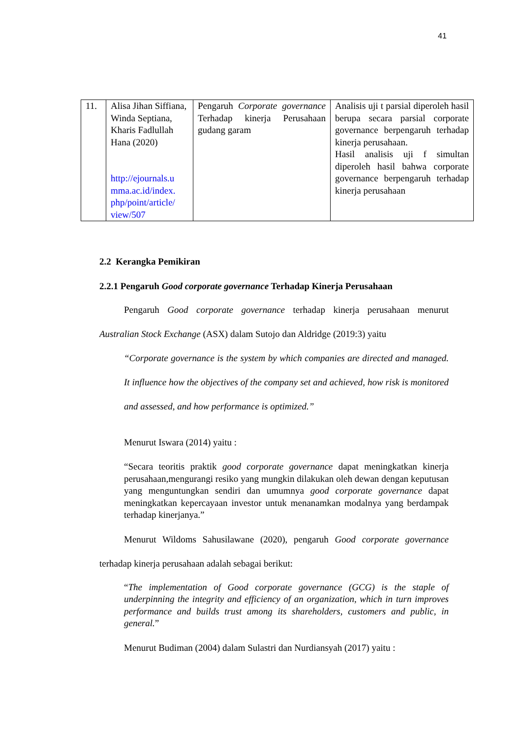41
| 11. | Alisa Jihan Siffiana, Winda Septiana, Kharis Fadlullah Hana (2020) http://ejournals.u mma.ac.id/index. php/point/article/ view/507 | Pengaruh Corporate governance Terhadap kinerja Perusahaan gudang garam | Analisis uji t parsial diperoleh hasil berupa secara parsial corporate governance berpengaruh terhadap kinerja perusahaan. Hasil analisis uji f simultan diperoleh hasil bahwa corporate governance berpengaruh terhadap kinerja perusahaan |
2.2 Kerangka Pemikiran
2.2.1 Pengaruh Good corporate governance Terhadap Kinerja Perusahaan
Pengaruh Good corporate governance terhadap kinerja perusahaan menurut Australian Stock Exchange (ASX) dalam Sutojo dan Aldridge (2019:3) yaitu
“Corporate governance is the system by which companies are directed and managed. It influence how the objectives of the company set and achieved, how risk is monitored and assessed, and how performance is optimized.”
Menurut Iswara (2014) yaitu :
“Secara teoritis praktik good corporate governance dapat meningkatkan kinerja perusahaan,mengurangi resiko yang mungkin dilakukan oleh dewan dengan keputusan yang menguntungkan sendiri dan umumnya good corporate governance dapat meningkatkan kepercayaan investor untuk menanamkan modalnya yang berdampak terhadap kinerjanya.”
Menurut Wildoms Sahusilawane (2020), pengaruh Good corporate governance terhadap kinerja perusahaan adalah sebagai berikut:
“The implementation of Good corporate governance (GCG) is the staple of underpinning the integrity and efficiency of an organization, which in turn improves performance and builds trust among its shareholders, customers and public, in general.”
Menurut Budiman (2004) dalam Sulastri dan Nurdiansyah (2017) yaitu :